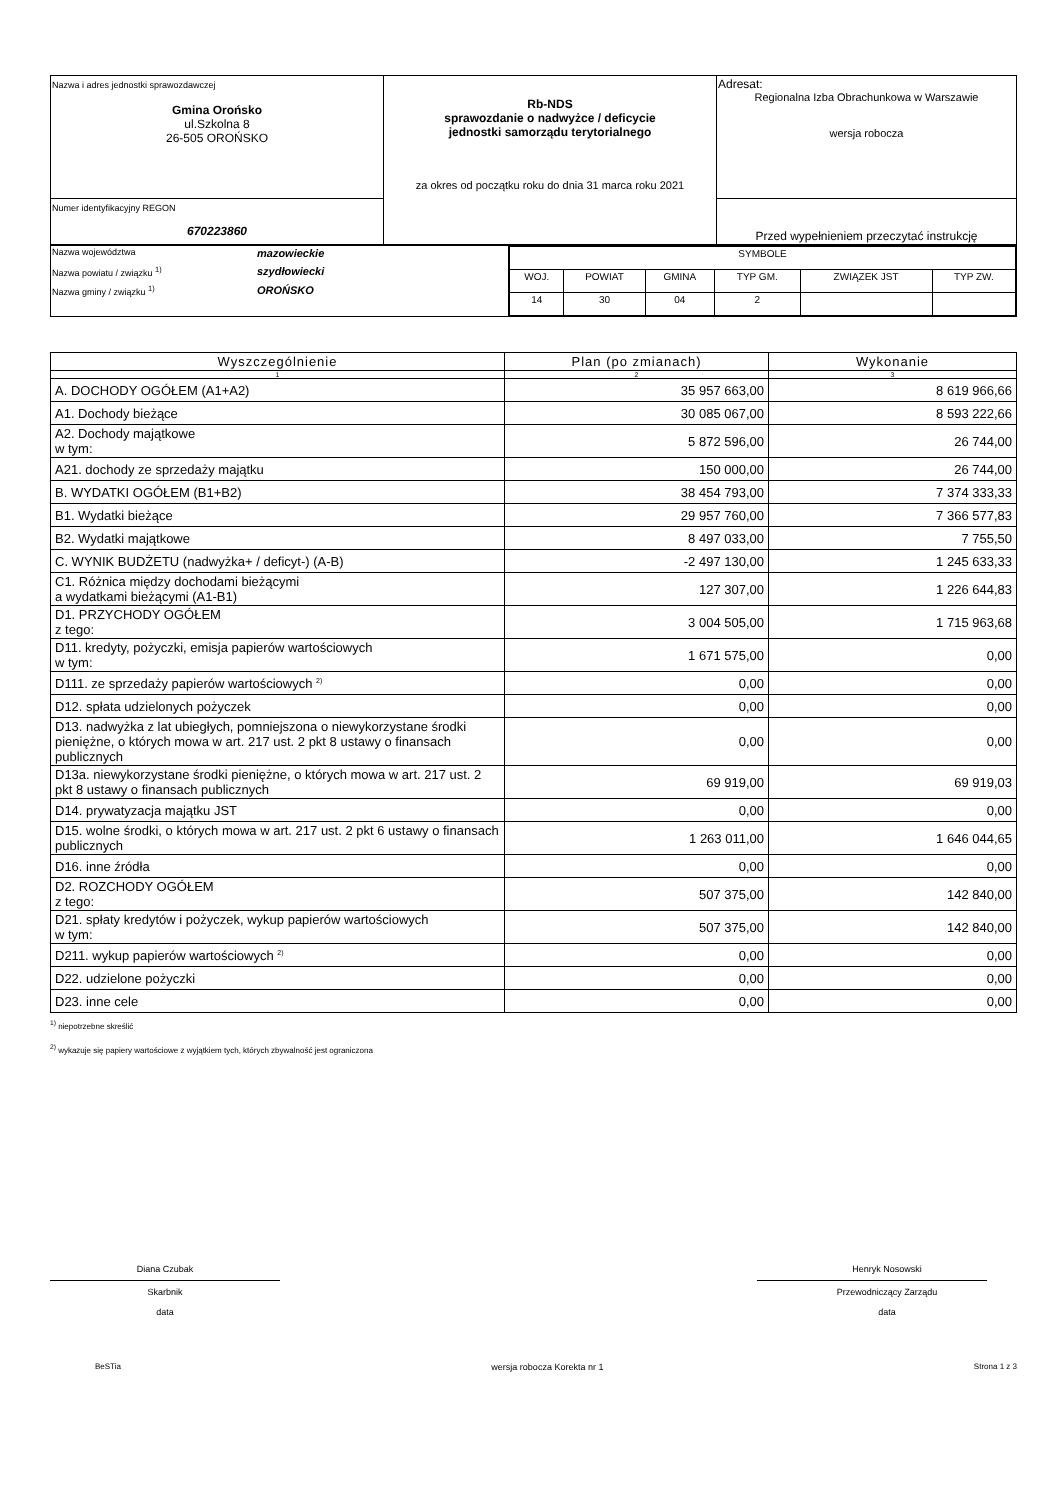| Nazwa i adres jednostki sprawozdawczej Gmina Orońsko ul.Szkolna 8 26-505 OROŃSKO | Rb-NDS sprawozdanie o nadwyżce / deficycie jednostki samorządu terytorialnego za okres od początku roku do dnia 31 marca roku 2021 | Adresat: Regionalna Izba Obrachunkowa w Warszawie wersja robocza |
| Numer identyfikacyjny REGON 670223860 | | Przed wypełnieniem przeczytać instrukcję |
| Nazwa województwa mazowieckie Nazwa powiatu / związku <sup>1)</sup> szydłowiecki Nazwa gminy / związku <sup>1)</sup> OROŃSKO | / SYMBOLE / / / / / / / WOJ. / POWIAT / GMINA / TYP GM. / ZWIĄZEK JST / TYP ZW. / / 14 / 30 / 04 / 2 / / / |
| Wyszczególnienie | Plan (po zmianach) | Wykonanie |
| --- | --- | --- |
| 1 | 2 | 3 |
| A. DOCHODY OGÓŁEM (A1+A2) | 35 957 663,00 | 8 619 966,66 |
| A1. Dochody bieżące | 30 085 067,00 | 8 593 222,66 |
| A2. Dochody majątkowe w tym: | 5 872 596,00 | 26 744,00 |
| A21. dochody ze sprzedaży majątku | 150 000,00 | 26 744,00 |
| B. WYDATKI OGÓŁEM (B1+B2) | 38 454 793,00 | 7 374 333,33 |
| B1. Wydatki bieżące | 29 957 760,00 | 7 366 577,83 |
| B2. Wydatki majątkowe | 8 497 033,00 | 7 755,50 |
| C. WYNIK BUDŻETU (nadwyżka+ / deficyt-) (A-B) | -2 497 130,00 | 1 245 633,33 |
| C1. Różnica między dochodami bieżącymi a wydatkami bieżącymi (A1-B1) | 127 307,00 | 1 226 644,83 |
| D1. PRZYCHODY OGÓŁEM z tego: | 3 004 505,00 | 1 715 963,68 |
| D11. kredyty, pożyczki, emisja papierów wartościowych w tym: | 1 671 575,00 | 0,00 |
| D111. ze sprzedaży papierów wartościowych <sup>2)</sup> | 0,00 | 0,00 |
| D12. spłata udzielonych pożyczek | 0,00 | 0,00 |
| D13. nadwyżka z lat ubiegłych, pomniejszona o niewykorzystane środki pieniężne, o których mowa w art. 217 ust. 2 pkt 8 ustawy o finansach publicznych | 0,00 | 0,00 |
| D13a. niewykorzystane środki pieniężne, o których mowa w art. 217 ust. 2 pkt 8 ustawy o finansach publicznych | 69 919,00 | 69 919,03 |
| D14. prywatyzacja majątku JST | 0,00 | 0,00 |
| D15. wolne środki, o których mowa w art. 217 ust. 2 pkt 6 ustawy o finansach publicznych | 1 263 011,00 | 1 646 044,65 |
| D16. inne źródła | 0,00 | 0,00 |
| D2. ROZCHODY OGÓŁEM z tego: | 507 375,00 | 142 840,00 |
| D21. spłaty kredytów i pożyczek, wykup papierów wartościowych w tym: | 507 375,00 | 142 840,00 |
| D211. wykup papierów wartościowych <sup>2)</sup> | 0,00 | 0,00 |
| D22. udzielone pożyczki | 0,00 | 0,00 |
| D23. inne cele | 0,00 | 0,00 |
<sup>1)</sup> niepotrzebne skreślić
<sup>2)</sup> wykazuje się papiery wartościowe z wyjątkiem tych, których zbywalność jest ograniczona
Diana Czubak
Skarbnik
data
Henryk Nosowski
Przewodniczący Zarządu
data
BeSTia wersja robocza Korekta nr 1 Strona 1 z 3